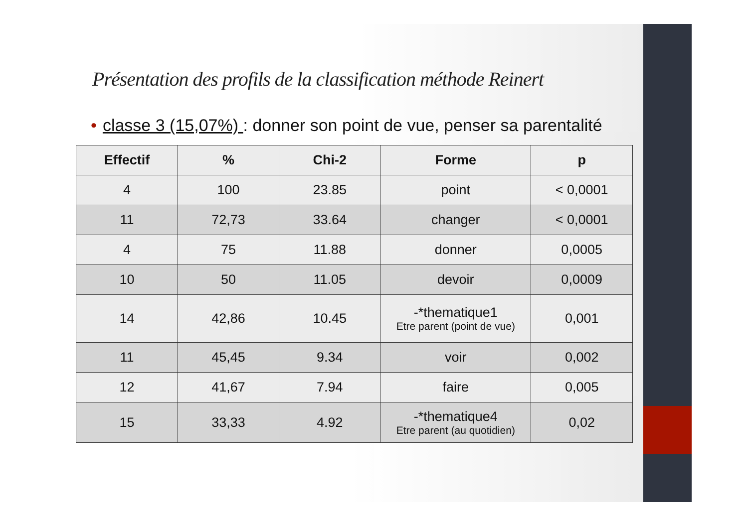Présentation des profils de la classification méthode Reinert
• classe 3 (15,07%) : donner son point de vue, penser sa parentalité
| Effectif | % | Chi-2 | Forme | p |
| --- | --- | --- | --- | --- |
| 4 | 100 | 23.85 | point | < 0,0001 |
| 11 | 72,73 | 33.64 | changer | < 0,0001 |
| 4 | 75 | 11.88 | donner | 0,0005 |
| 10 | 50 | 11.05 | devoir | 0,0009 |
| 14 | 42,86 | 10.45 | -*thematique1 Etre parent (point de vue) | 0,001 |
| 11 | 45,45 | 9.34 | voir | 0,002 |
| 12 | 41,67 | 7.94 | faire | 0,005 |
| 15 | 33,33 | 4.92 | -*thematique4 Etre parent (au quotidien) | 0,02 |